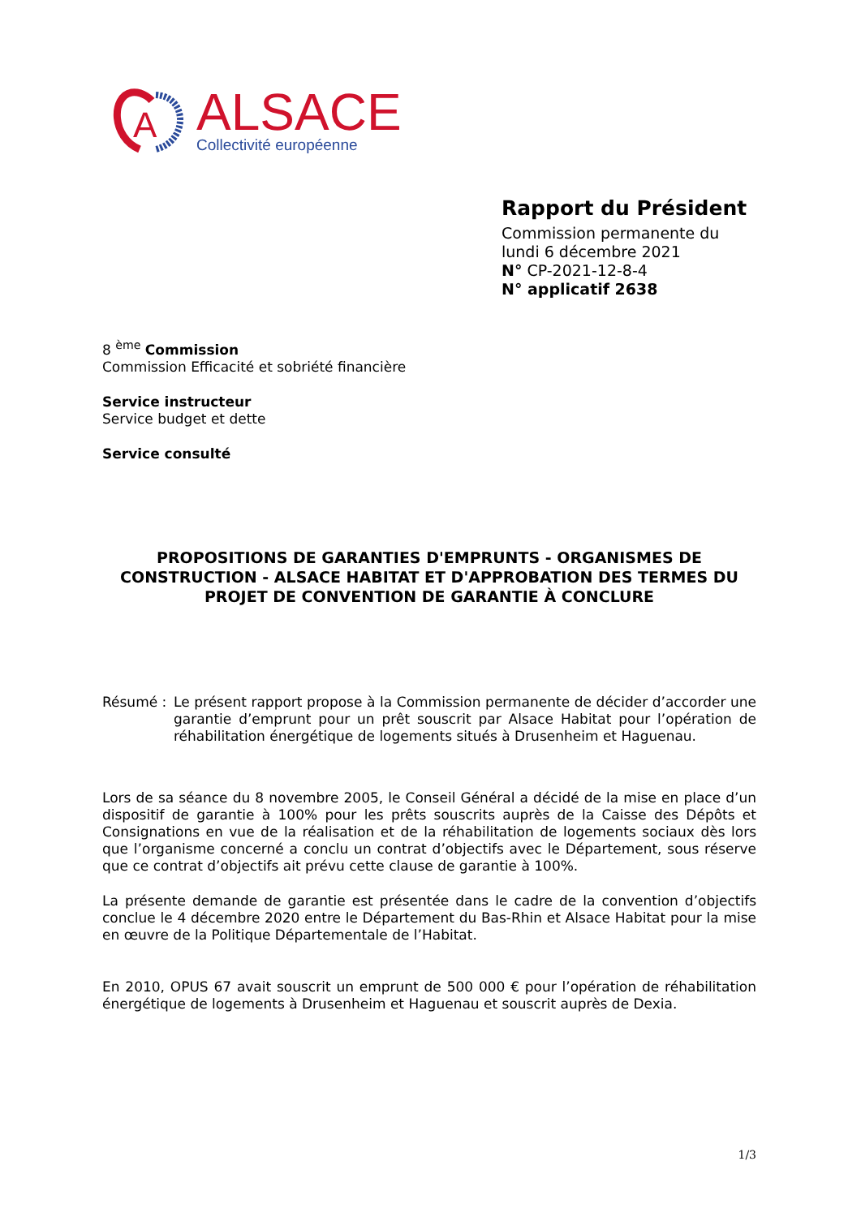A
ALSACE
Collectivité européenne
Rapport du Président
Commission permanente du
lundi 6 décembre 2021
N° CP-2021-12-8-4
N° applicatif 2638
8 <sup>ème</sup> Commission
Commission Efficacité et sobriété financière
Service instructeur
Service budget et dette
Service consulté
PROPOSITIONS DE GARANTIES D'EMPRUNTS - ORGANISMES DE CONSTRUCTION - ALSACE HABITAT ET D'APPROBATION DES TERMES DU PROJET DE CONVENTION DE GARANTIE À CONCLURE
Résumé : Le présent rapport propose à la Commission permanente de décider d’accorder une garantie d’emprunt pour un prêt souscrit par Alsace Habitat pour l’opération de réhabilitation énergétique de logements situés à Drusenheim et Haguenau.
Lors de sa séance du 8 novembre 2005, le Conseil Général a décidé de la mise en place d’un dispositif de garantie à 100% pour les prêts souscrits auprès de la Caisse des Dépôts et Consignations en vue de la réalisation et de la réhabilitation de logements sociaux dès lors que l’organisme concerné a conclu un contrat d’objectifs avec le Département, sous réserve que ce contrat d’objectifs ait prévu cette clause de garantie à 100%.
La présente demande de garantie est présentée dans le cadre de la convention d’objectifs conclue le 4 décembre 2020 entre le Département du Bas-Rhin et Alsace Habitat pour la mise en œuvre de la Politique Départementale de l’Habitat.
En 2010, OPUS 67 avait souscrit un emprunt de 500 000 € pour l’opération de réhabilitation énergétique de logements à Drusenheim et Haguenau et souscrit auprès de Dexia.
1/3